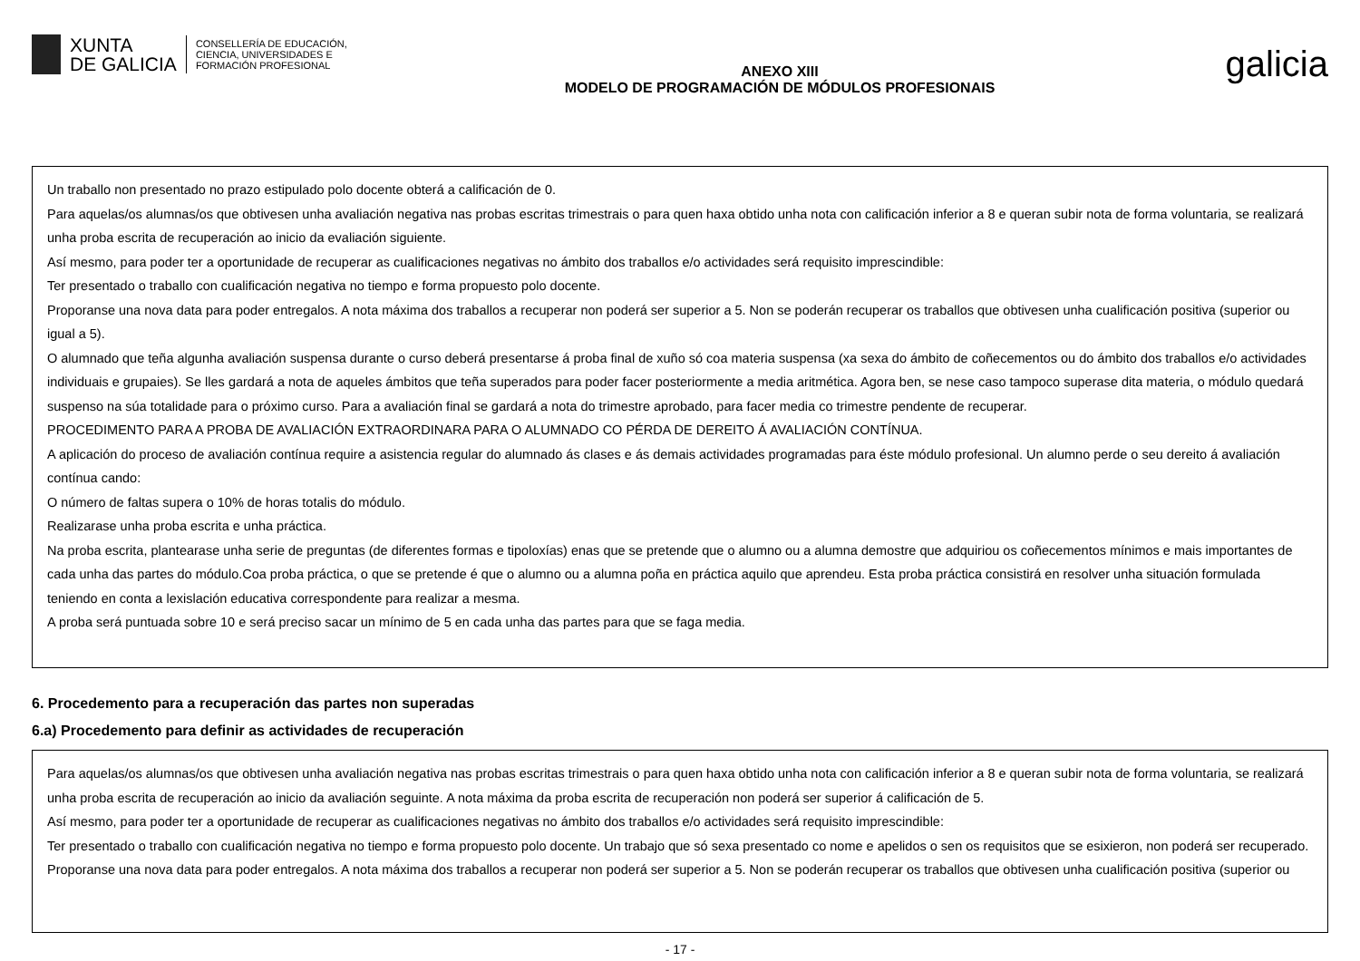XUNTA
DE GALICIA
CONSELLERÍA DE EDUCACIÓN,
CIENCIA, UNIVERSIDADES E
FORMACIÓN PROFESIONAL
ANEXO XIII
MODELO DE PROGRAMACIÓN DE MÓDULOS PROFESIONAIS
galicia
Un traballo non presentado no prazo estipulado polo docente obterá a calificación de 0.
Para aquelas/os alumnas/os que obtivesen unha avaliación negativa nas probas escritas trimestrais o para quen haxa obtido unha nota con calificación inferior a 8 e queran subir nota de forma voluntaria, se realizará unha proba escrita de recuperación ao inicio da evaliación siguiente.
Así mesmo, para poder ter a oportunidade de recuperar as cualificaciones negativas no ámbito dos traballos e/o actividades será requisito imprescindible:
Ter presentado o traballo con cualificación negativa no tiempo e forma propuesto polo docente.
Proporanse una nova data para poder entregalos. A nota máxima dos traballos a recuperar non poderá ser superior a 5. Non se poderán recuperar os traballos que obtivesen unha cualificación positiva (superior ou igual a 5).
O alumnado que teña algunha avaliación suspensa durante o curso deberá presentarse á proba final de xuño só coa materia suspensa (xa sexa do ámbito de coñecementos ou do ámbito dos traballos e/o actividades individuais e grupaies). Se lles gardará a nota de aqueles ámbitos que teña superados para poder facer posteriormente a media aritmética. Agora ben, se nese caso tampoco superase dita materia, o módulo quedará suspenso na súa totalidade para o próximo curso. Para a avaliación final se gardará a nota do trimestre aprobado, para facer media co trimestre pendente de recuperar.
PROCEDIMENTO PARA A PROBA DE AVALIACIÓN EXTRAORDINARA PARA O ALUMNADO CO PÉRDA DE DEREITO Á AVALIACIÓN CONTÍNUA.
A aplicación do proceso de avaliación contínua require a asistencia regular do alumnado ás clases e ás demais actividades programadas para éste módulo profesional. Un alumno perde o seu dereito á avaliación contínua cando:
O número de faltas supera o 10% de horas totalis do módulo.
Realizarase unha proba escrita e unha práctica.
Na proba escrita, plantearase unha serie de preguntas (de diferentes formas e tipoloxías) enas que se pretende que o alumno ou a alumna demostre que adquiriou os coñecementos mínimos e mais importantes de cada unha das partes do módulo.Coa proba práctica, o que se pretende é que o alumno ou a alumna poña en práctica aquilo que aprendeu. Esta proba práctica consistirá en resolver unha situación formulada teniendo en conta a lexislación educativa correspondente para realizar a mesma.
A proba será puntuada sobre 10 e será preciso sacar un mínimo de 5 en cada unha das partes para que se faga media.
6. Procedemento para a recuperación das partes non superadas
6.a) Procedemento para definir as actividades de recuperación
Para aquelas/os alumnas/os que obtivesen unha avaliación negativa nas probas escritas trimestrais o para quen haxa obtido unha nota con calificación inferior a 8 e queran subir nota de forma voluntaria, se realizará unha proba escrita de recuperación ao inicio da avaliación seguinte. A nota máxima da proba escrita de recuperación non poderá ser superior á calificación de 5.
Así mesmo, para poder ter a oportunidade de recuperar as cualificaciones negativas no ámbito dos traballos e/o actividades será requisito imprescindible:
Ter presentado o traballo con cualificación negativa no tiempo e forma propuesto polo docente. Un trabajo que só sexa presentado co nome e apelidos o sen os requisitos que se esixieron, non poderá ser recuperado.
Proporanse una nova data para poder entregalos. A nota máxima dos traballos a recuperar non poderá ser superior a 5. Non se poderán recuperar os traballos que obtivesen unha cualificación positiva (superior ou
- 17 -